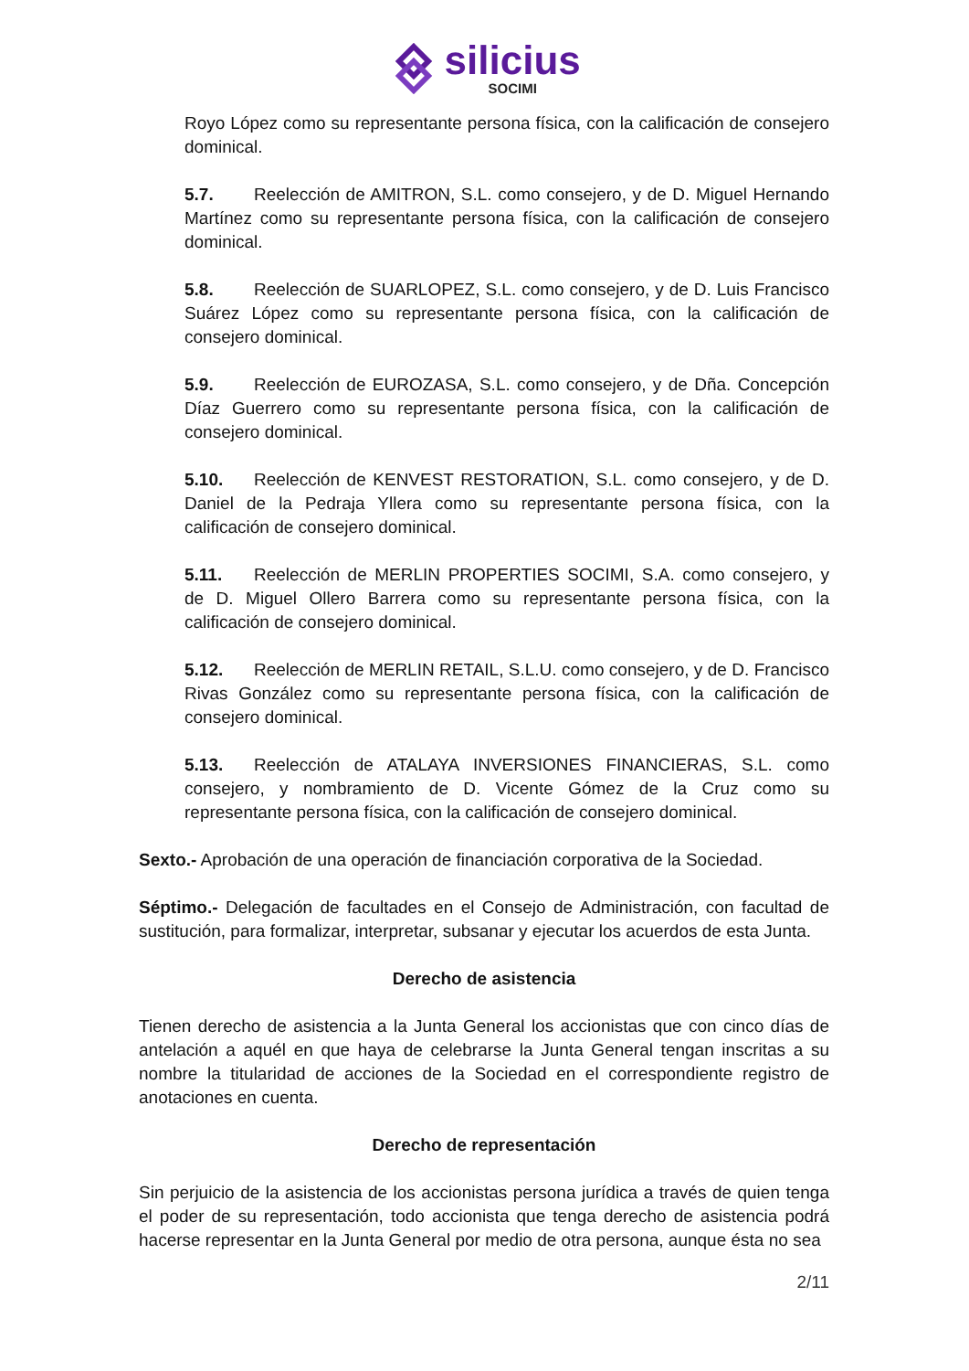silicius SOCIMI
Royo López como su representante persona física, con la calificación de consejero dominical.
5.7. Reelección de AMITRON, S.L. como consejero, y de D. Miguel Hernando Martínez como su representante persona física, con la calificación de consejero dominical.
5.8. Reelección de SUARLOPEZ, S.L. como consejero, y de D. Luis Francisco Suárez López como su representante persona física, con la calificación de consejero dominical.
5.9. Reelección de EUROZASA, S.L. como consejero, y de Dña. Concepción Díaz Guerrero como su representante persona física, con la calificación de consejero dominical.
5.10. Reelección de KENVEST RESTORATION, S.L. como consejero, y de D. Daniel de la Pedraja Yllera como su representante persona física, con la calificación de consejero dominical.
5.11. Reelección de MERLIN PROPERTIES SOCIMI, S.A. como consejero, y de D. Miguel Ollero Barrera como su representante persona física, con la calificación de consejero dominical.
5.12. Reelección de MERLIN RETAIL, S.L.U. como consejero, y de D. Francisco Rivas González como su representante persona física, con la calificación de consejero dominical.
5.13. Reelección de ATALAYA INVERSIONES FINANCIERAS, S.L. como consejero, y nombramiento de D. Vicente Gómez de la Cruz como su representante persona física, con la calificación de consejero dominical.
Sexto.- Aprobación de una operación de financiación corporativa de la Sociedad.
Séptimo.- Delegación de facultades en el Consejo de Administración, con facultad de sustitución, para formalizar, interpretar, subsanar y ejecutar los acuerdos de esta Junta.
Derecho de asistencia
Tienen derecho de asistencia a la Junta General los accionistas que con cinco días de antelación a aquél en que haya de celebrarse la Junta General tengan inscritas a su nombre la titularidad de acciones de la Sociedad en el correspondiente registro de anotaciones en cuenta.
Derecho de representación
Sin perjuicio de la asistencia de los accionistas persona jurídica a través de quien tenga el poder de su representación, todo accionista que tenga derecho de asistencia podrá hacerse representar en la Junta General por medio de otra persona, aunque ésta no sea
2/11